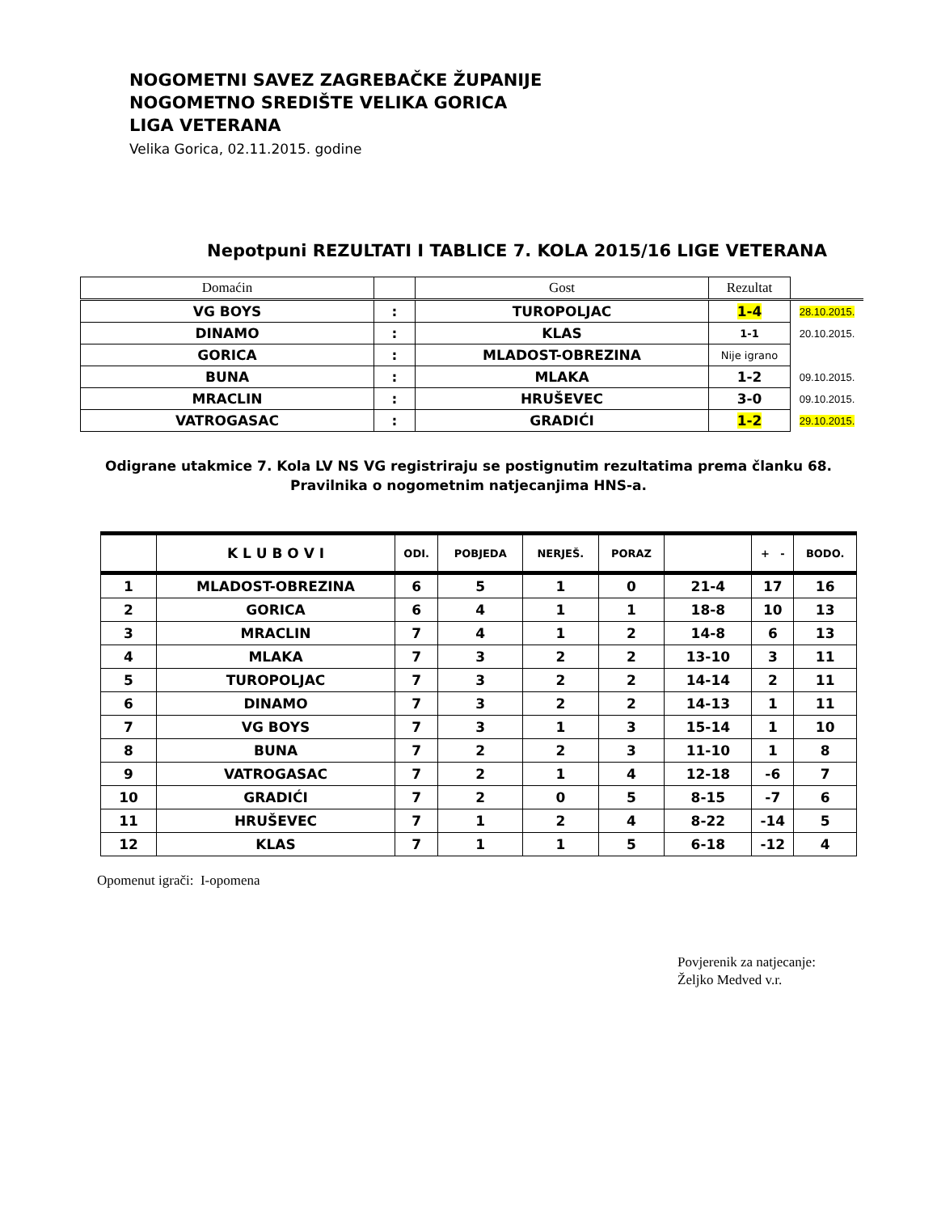NOGOMETNI SAVEZ ZAGREBAČKE ŽUPANIJE
NOGOMETNO SREDIŠTE VELIKA GORICA
LIGA VETERANA
Velika Gorica, 02.11.2015. godine
Nepotpuni REZULTATI I TABLICE 7. KOLA 2015/16 LIGE VETERANA
| Domaćin | | Gost | Rezultat | |
| VG BOYS | : | TUROPOLJAC | 1-4 | 28.10.2015. |
| DINAMO | : | KLAS | 1-1 | 20.10.2015. |
| GORICA | : | MLADOST-OBREZINA | Nije igrano | |
| BUNA | : | MLAKA | 1-2 | 09.10.2015. |
| MRACLIN | : | HRUŠEVEC | 3-0 | 09.10.2015. |
| VATROGASAC | : | GRADIĆI | 1-2 | 29.10.2015. |
Odigrane utakmice 7. Kola LV NS VG registriraju se postignutim rezultatima prema članku 68.
Pravilnika o nogometnim natjecanjima HNS-a.
| | K L U B O V I | ODI. | POBJEDA | NERJEŠ. | PORAZ | | + - | BODO. |
| --- | --- | --- | --- | --- | --- | --- | --- | --- |
| 1 | MLADOST-OBREZINA | 6 | 5 | 1 | 0 | 21-4 | 17 | 16 |
| 2 | GORICA | 6 | 4 | 1 | 1 | 18-8 | 10 | 13 |
| 3 | MRACLIN | 7 | 4 | 1 | 2 | 14-8 | 6 | 13 |
| 4 | MLAKA | 7 | 3 | 2 | 2 | 13-10 | 3 | 11 |
| 5 | TUROPOLJAC | 7 | 3 | 2 | 2 | 14-14 | 2 | 11 |
| 6 | DINAMO | 7 | 3 | 2 | 2 | 14-13 | 1 | 11 |
| 7 | VG BOYS | 7 | 3 | 1 | 3 | 15-14 | 1 | 10 |
| 8 | BUNA | 7 | 2 | 2 | 3 | 11-10 | 1 | 8 |
| 9 | VATROGASAC | 7 | 2 | 1 | 4 | 12-18 | -6 | 7 |
| 10 | GRADIĆI | 7 | 2 | 0 | 5 | 8-15 | -7 | 6 |
| 11 | HRUŠEVEC | 7 | 1 | 2 | 4 | 8-22 | -14 | 5 |
| 12 | KLAS | 7 | 1 | 1 | 5 | 6-18 | -12 | 4 |
Opomenut igrači: I-opomena
Povjerenik za natjecanje:
Željko Medved v.r.